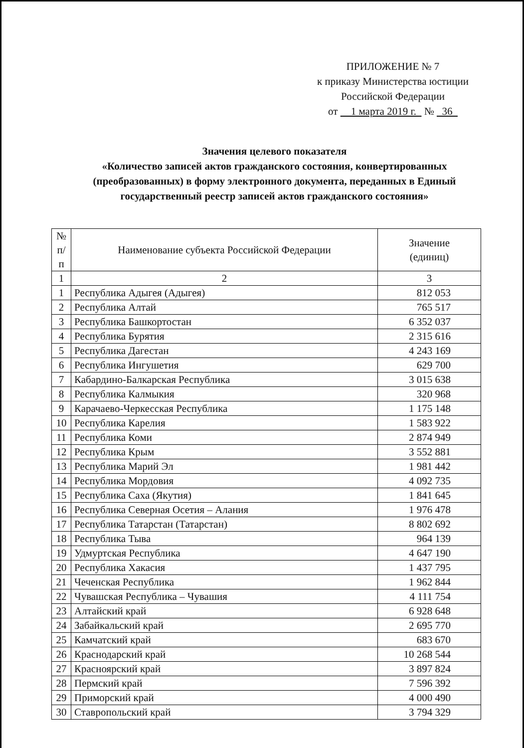ПРИЛОЖЕНИЕ № 7
к приказу Министерства юстиции
Российской Федерации
от 1 марта 2019 г. № 36
Значения целевого показателя
«Количество записей актов гражданского состояния, конвертированных (преобразованных) в форму электронного документа, переданных в Единый государственный реестр записей актов гражданского состояния»
| № п/п | Наименование субъекта Российской Федерации | Значение (единиц) |
| --- | --- | --- |
| 1 | 2 | 3 |
| 1 | Республика Адыгея (Адыгея) | 812 053 |
| 2 | Республика Алтай | 765 517 |
| 3 | Республика Башкортостан | 6 352 037 |
| 4 | Республика Бурятия | 2 315 616 |
| 5 | Республика Дагестан | 4 243 169 |
| 6 | Республика Ингушетия | 629 700 |
| 7 | Кабардино-Балкарская Республика | 3 015 638 |
| 8 | Республика Калмыкия | 320 968 |
| 9 | Карачаево-Черкесская Республика | 1 175 148 |
| 10 | Республика Карелия | 1 583 922 |
| 11 | Республика Коми | 2 874 949 |
| 12 | Республика Крым | 3 552 881 |
| 13 | Республика Марий Эл | 1 981 442 |
| 14 | Республика Мордовия | 4 092 735 |
| 15 | Республика Саха (Якутия) | 1 841 645 |
| 16 | Республика Северная Осетия – Алания | 1 976 478 |
| 17 | Республика Татарстан (Татарстан) | 8 802 692 |
| 18 | Республика Тыва | 964 139 |
| 19 | Удмуртская Республика | 4 647 190 |
| 20 | Республика Хакасия | 1 437 795 |
| 21 | Чеченская Республика | 1 962 844 |
| 22 | Чувашская Республика – Чувашия | 4 111 754 |
| 23 | Алтайский край | 6 928 648 |
| 24 | Забайкальский край | 2 695 770 |
| 25 | Камчатский край | 683 670 |
| 26 | Краснодарский край | 10 268 544 |
| 27 | Красноярский край | 3 897 824 |
| 28 | Пермский край | 7 596 392 |
| 29 | Приморский край | 4 000 490 |
| 30 | Ставропольский край | 3 794 329 |